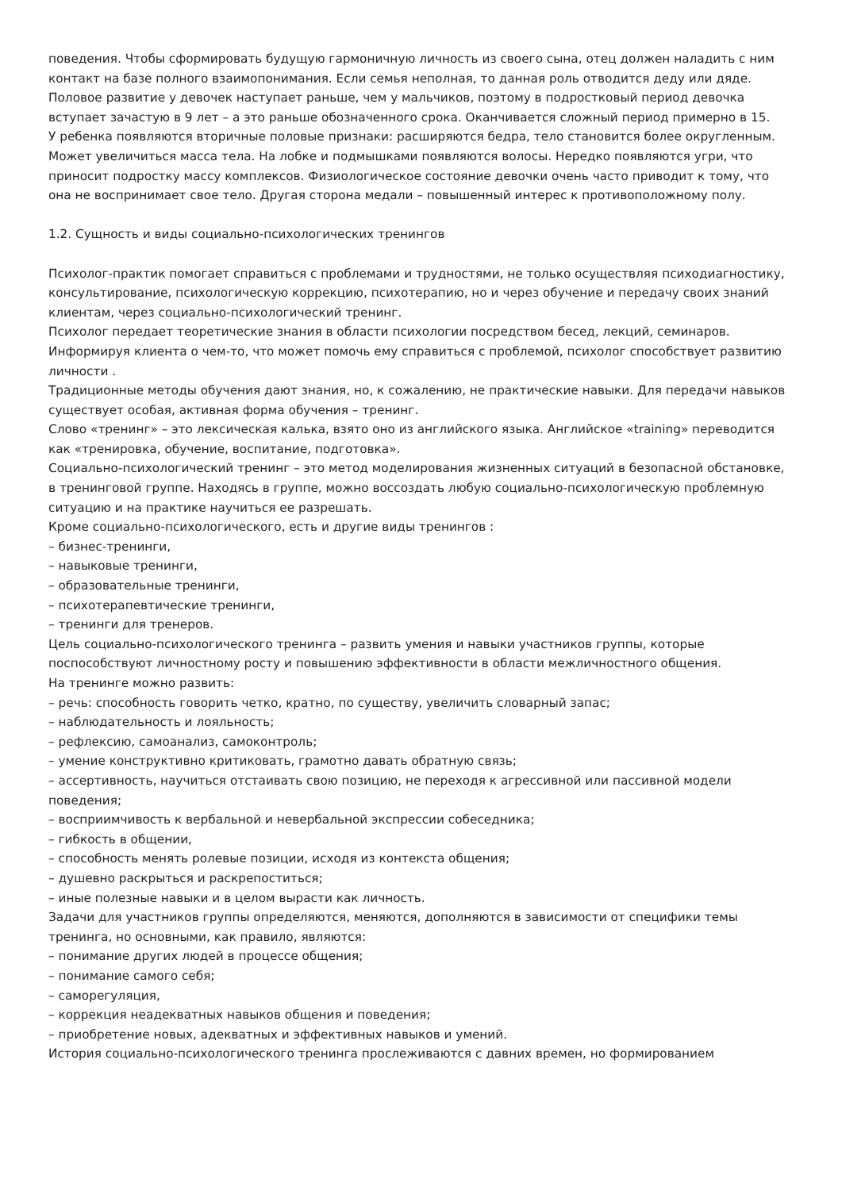поведения. Чтобы сформировать будущую гармоничную личность из своего сына, отец должен наладить с ним контакт на базе полного взаимопонимания. Если семья неполная, то данная роль отводится деду или дяде.
Половое развитие у девочек наступает раньше, чем у мальчиков, поэтому в подростковый период девочка вступает зачастую в 9 лет – а это раньше обозначенного срока. Оканчивается сложный период примерно в 15.
У ребенка появляются вторичные половые признаки: расширяются бедра, тело становится более округленным. Может увеличиться масса тела. На лобке и подмышками появляются волосы. Нередко появляются угри, что приносит подростку массу комплексов. Физиологическое состояние девочки очень часто приводит к тому, что она не воспринимает свое тело. Другая сторона медали – повышенный интерес к противоположному полу.
1.2. Сущность и виды социально-психологических тренингов
Психолог-практик помогает справиться с проблемами и трудностями, не только осуществляя психодиагностику, консультирование, психологическую коррекцию, психотерапию, но и через обучение и передачу своих знаний клиентам, через социально-психологический тренинг.
Психолог передает теоретические знания в области психологии посредством бесед, лекций, семинаров. Информируя клиента о чем-то, что может помочь ему справиться с проблемой, психолог способствует развитию личности .
Традиционные методы обучения дают знания, но, к сожалению, не практические навыки. Для передачи навыков существует особая, активная форма обучения – тренинг.
Слово «тренинг» – это лексическая калька, взято оно из английского языка. Английское «training» переводится как «тренировка, обучение, воспитание, подготовка».
Социально-психологический тренинг – это метод моделирования жизненных ситуаций в безопасной обстановке, в тренинговой группе. Находясь в группе, можно воссоздать любую социально-психологическую проблемную ситуацию и на практике научиться ее разрешать.
Кроме социально-психологического, есть и другие виды тренингов :
– бизнес-тренинги,
– навыковые тренинги,
– образовательные тренинги,
– психотерапевтические тренинги,
– тренинги для тренеров.
Цель социально-психологического тренинга – развить умения и навыки участников группы, которые поспособствуют личностному росту и повышению эффективности в области межличностного общения.
На тренинге можно развить:
– речь: способность говорить четко, кратно, по существу, увеличить словарный запас;
– наблюдательность и лояльность;
– рефлексию, самоанализ, самоконтроль;
– умение конструктивно критиковать, грамотно давать обратную связь;
– ассертивность, научиться отстаивать свою позицию, не переходя к агрессивной или пассивной модели поведения;
– восприимчивость к вербальной и невербальной экспрессии собеседника;
– гибкость в общении,
– способность менять ролевые позиции, исходя из контекста общения;
– душевно раскрыться и раскрепоститься;
– иные полезные навыки и в целом вырасти как личность.
Задачи для участников группы определяются, меняются, дополняются в зависимости от специфики темы тренинга, но основными, как правило, являются:
– понимание других людей в процессе общения;
– понимание самого себя;
– саморегуляция,
– коррекция неадекватных навыков общения и поведения;
– приобретение новых, адекватных и эффективных навыков и умений.
История социально-психологического тренинга прослеживаются с давних времен, но формированием